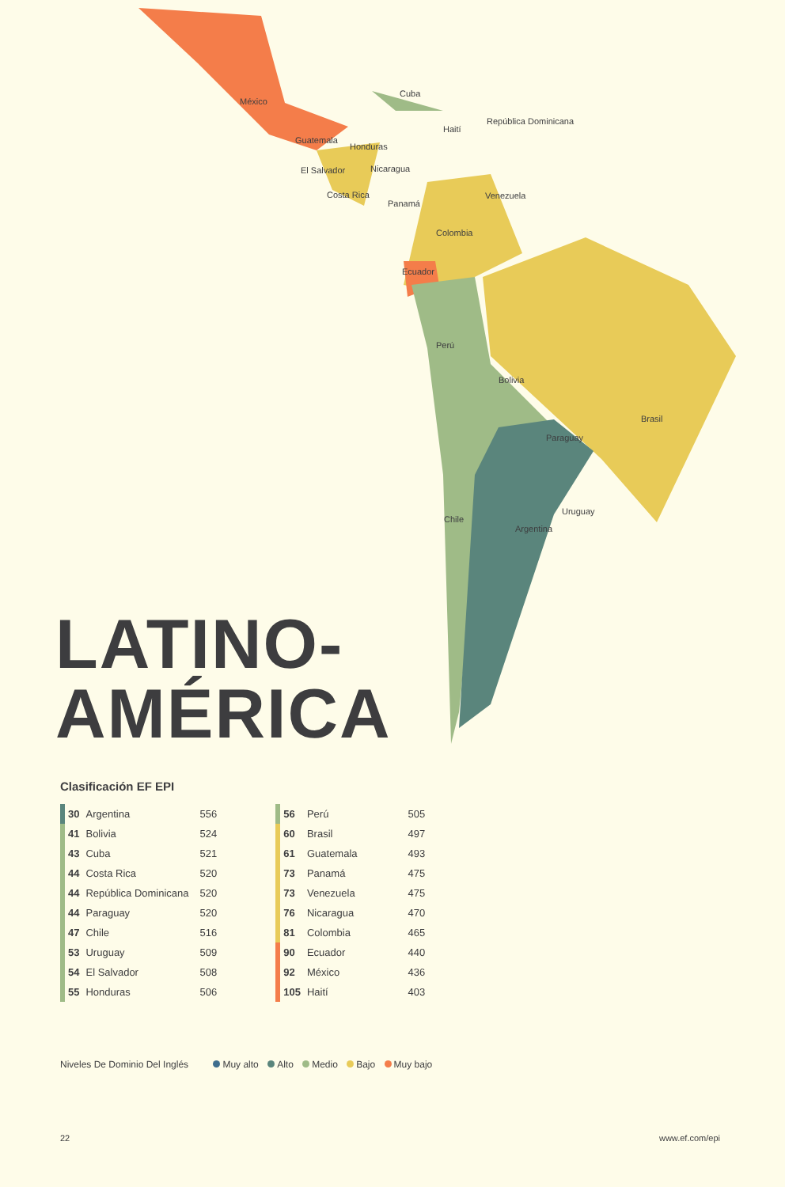México
Cuba
Haití
República Dominicana
Guatemala
Honduras
El Salvador Nicaragua
Costa Rica
Panamá
Venezuela
Colombia
Ecuador
Perú
Bolivia
Brasil
Paraguay
Uruguay
Chile
Argentina
LATINO-
AMÉRICA
Clasificación EF EPI
| | 30 | Argentina | 556 |
| | 41 | Bolivia | 524 |
| | 43 | Cuba | 521 |
| | 44 | Costa Rica | 520 |
| | 44 | República Dominicana | 520 |
| | 44 | Paraguay | 520 |
| | 47 | Chile | 516 |
| | 53 | Uruguay | 509 |
| | 54 | El Salvador | 508 |
| | 55 | Honduras | 506 |
| | 56 | Perú | 505 |
| | 60 | Brasil | 497 |
| | 61 | Guatemala | 493 |
| | 73 | Panamá | 475 |
| | 73 | Venezuela | 475 |
| | 76 | Nicaragua | 470 |
| | 81 | Colombia | 465 |
| | 90 | Ecuador | 440 |
| | 92 | México | 436 |
| | 105 | Haití | 403 |
Niveles De Dominio Del Inglés Muy alto Alto Medio Bajo Muy bajo
22 www.ef.com/epi